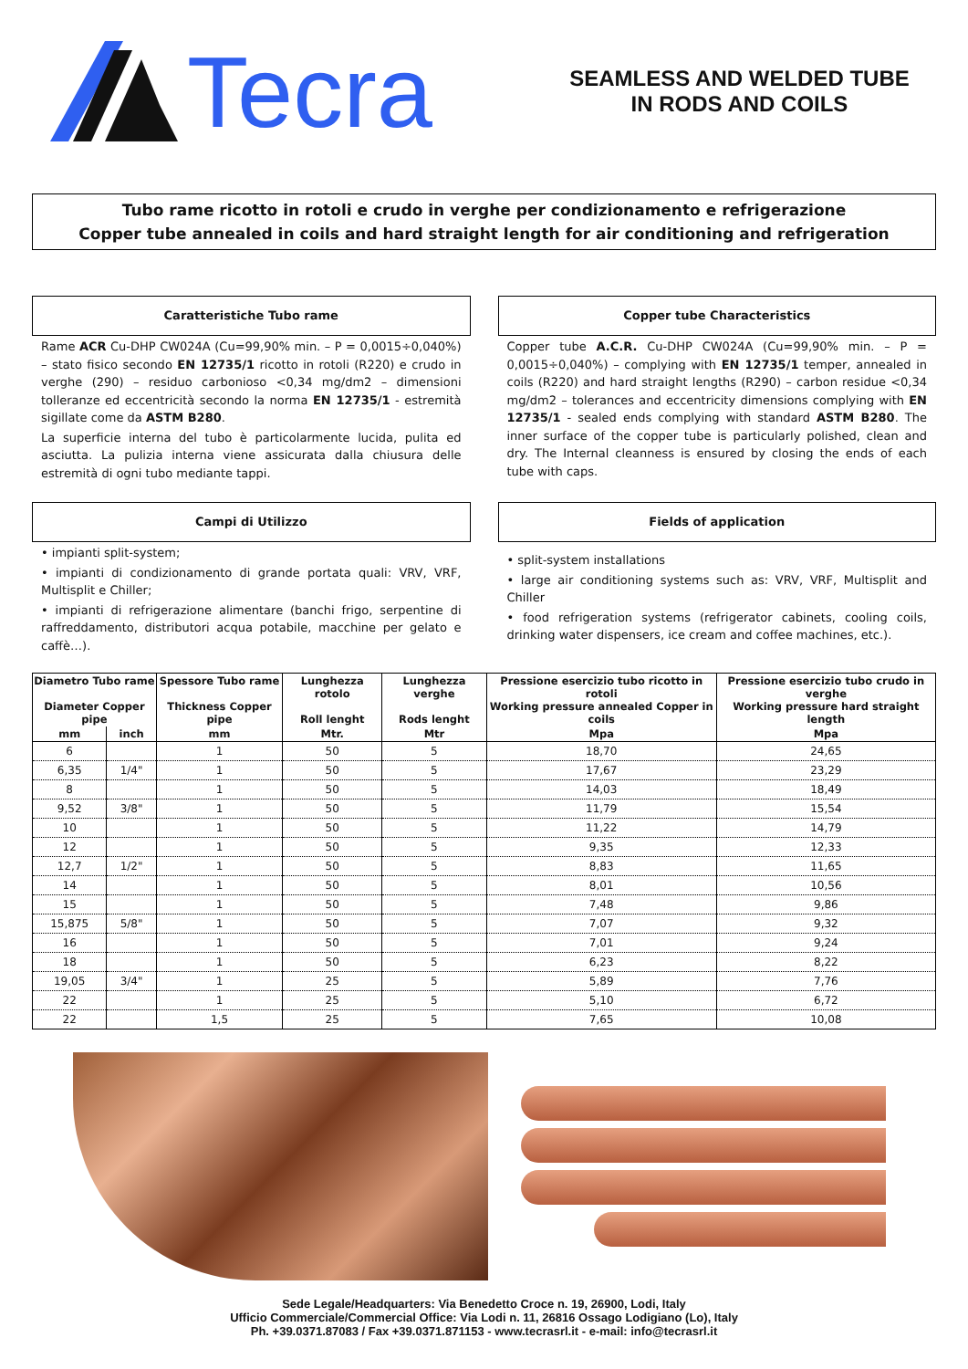Tecra
SEAMLESS AND WELDED TUBE
IN RODS AND COILS
Tubo rame ricotto in rotoli e crudo in verghe per condizionamento e refrigerazione
Copper tube annealed in coils and hard straight length for air conditioning and refrigeration
Caratteristiche Tubo rame
Rame ACR Cu-DHP CW024A (Cu=99,90% min. – P = 0,0015÷0,040%) – stato fisico secondo EN 12735/1 ricotto in rotoli (R220) e crudo in verghe (290) – residuo carbonioso <0,34 mg/dm2 – dimensioni tolleranze ed eccentricità secondo la norma EN 12735/1 - estremità sigillate come da ASTM B280.
La superficie interna del tubo è particolarmente lucida, pulita ed asciutta. La pulizia interna viene assicurata dalla chiusura delle estremità di ogni tubo mediante tappi.
Copper tube Characteristics
Copper tube A.C.R. Cu-DHP CW024A (Cu=99,90% min. – P = 0,0015÷0,040%) – complying with EN 12735/1 temper, annealed in coils (R220) and hard straight lengths (R290) – carbon residue <0,34 mg/dm2 – tolerances and eccentricity dimensions complying with EN 12735/1 - sealed ends complying with standard ASTM B280. The inner surface of the copper tube is particularly polished, clean and dry. The Internal cleanness is ensured by closing the ends of each tube with caps.
Campi di Utilizzo
• impianti split-system;
• impianti di condizionamento di grande portata quali: VRV, VRF, Multisplit e Chiller;
• impianti di refrigerazione alimentare (banchi frigo, serpentine di raffreddamento, distributori acqua potabile, macchine per gelato e caffè…).
Fields of application
• split-system installations
• large air conditioning systems such as: VRV, VRF, Multisplit and Chiller
• food refrigeration systems (refrigerator cabinets, cooling coils, drinking water dispensers, ice cream and coffee machines, etc.).
| Diametro Tubo rame Diameter Copper pipe | | Spessore Tubo rame Thickness Copper pipe | Lunghezza rotolo Roll lenght | Lunghezza verghe Rods lenght | Pressione esercizio tubo ricotto in rotoli Working pressure annealed Copper in coils | Pressione esercizio tubo crudo in verghe Working pressure hard straight length |
| --- | --- | --- | --- | --- | --- | --- |
| mm | inch | mm | Mtr. | Mtr | Mpa | Mpa |
| 6 | | 1 | 50 | 5 | 18,70 | 24,65 |
| 6,35 | 1/4" | 1 | 50 | 5 | 17,67 | 23,29 |
| 8 | | 1 | 50 | 5 | 14,03 | 18,49 |
| 9,52 | 3/8" | 1 | 50 | 5 | 11,79 | 15,54 |
| 10 | | 1 | 50 | 5 | 11,22 | 14,79 |
| 12 | | 1 | 50 | 5 | 9,35 | 12,33 |
| 12,7 | 1/2" | 1 | 50 | 5 | 8,83 | 11,65 |
| 14 | | 1 | 50 | 5 | 8,01 | 10,56 |
| 15 | | 1 | 50 | 5 | 7,48 | 9,86 |
| 15,875 | 5/8" | 1 | 50 | 5 | 7,07 | 9,32 |
| 16 | | 1 | 50 | 5 | 7,01 | 9,24 |
| 18 | | 1 | 50 | 5 | 6,23 | 8,22 |
| 19,05 | 3/4" | 1 | 25 | 5 | 5,89 | 7,76 |
| 22 | | 1 | 25 | 5 | 5,10 | 6,72 |
| 22 | | 1,5 | 25 | 5 | 7,65 | 10,08 |
Sede Legale/Headquarters: Via Benedetto Croce n. 19, 26900, Lodi, Italy
Ufficio Commerciale/Commercial Office: Via Lodi n. 11, 26816 Ossago Lodigiano (Lo), Italy
Ph. +39.0371.87083 / Fax +39.0371.871153 - www.tecrasrl.it - e-mail: info@tecrasrl.it